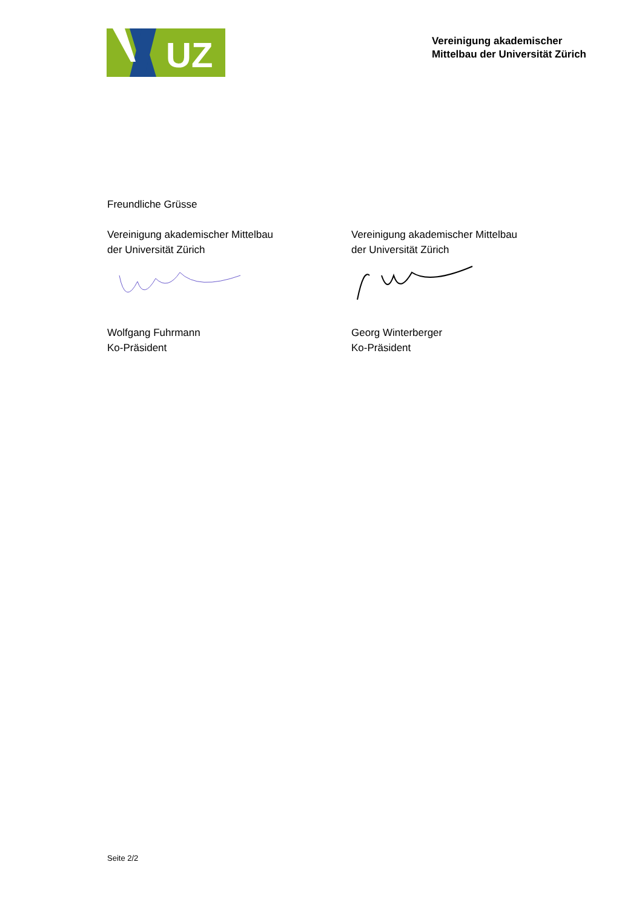UZ
Vereinigung akademischer
Mittelbau der Universität Zürich
Freundliche Grüsse
Vereinigung akademischer Mittelbau
der Universität Zürich
Wolfgang Fuhrmann
Ko-Präsident
Vereinigung akademischer Mittelbau
der Universität Zürich
Georg Winterberger
Ko-Präsident
Seite 2/2